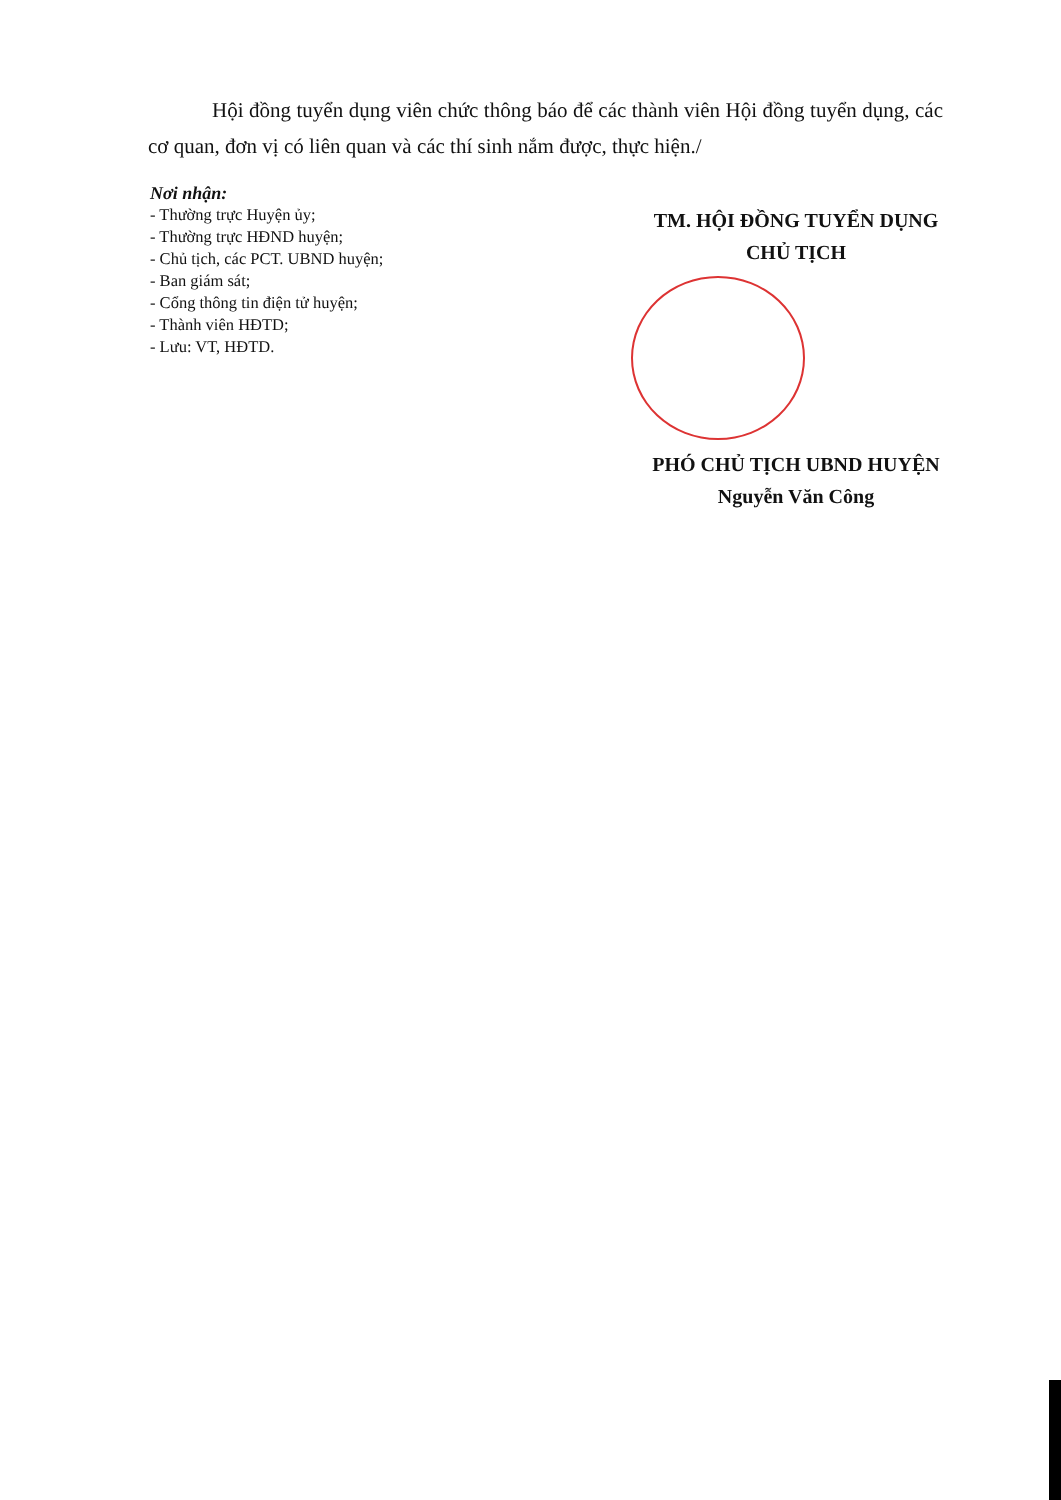Hội đồng tuyển dụng viên chức thông báo để các thành viên Hội đồng tuyển dụng, các cơ quan, đơn vị có liên quan và các thí sinh nắm được, thực hiện./
Nơi nhận:
- Thường trực Huyện ủy;
- Thường trực HĐND huyện;
- Chủ tịch, các PCT. UBND huyện;
- Ban giám sát;
- Cổng thông tin điện tử huyện;
- Thành viên HĐTD;
- Lưu: VT, HĐTD.
TM. HỘI ĐỒNG TUYỂN DỤNG
CHỦ TỊCH
PHÓ CHỦ TỊCH UBND HUYỆN
Nguyễn Văn Công